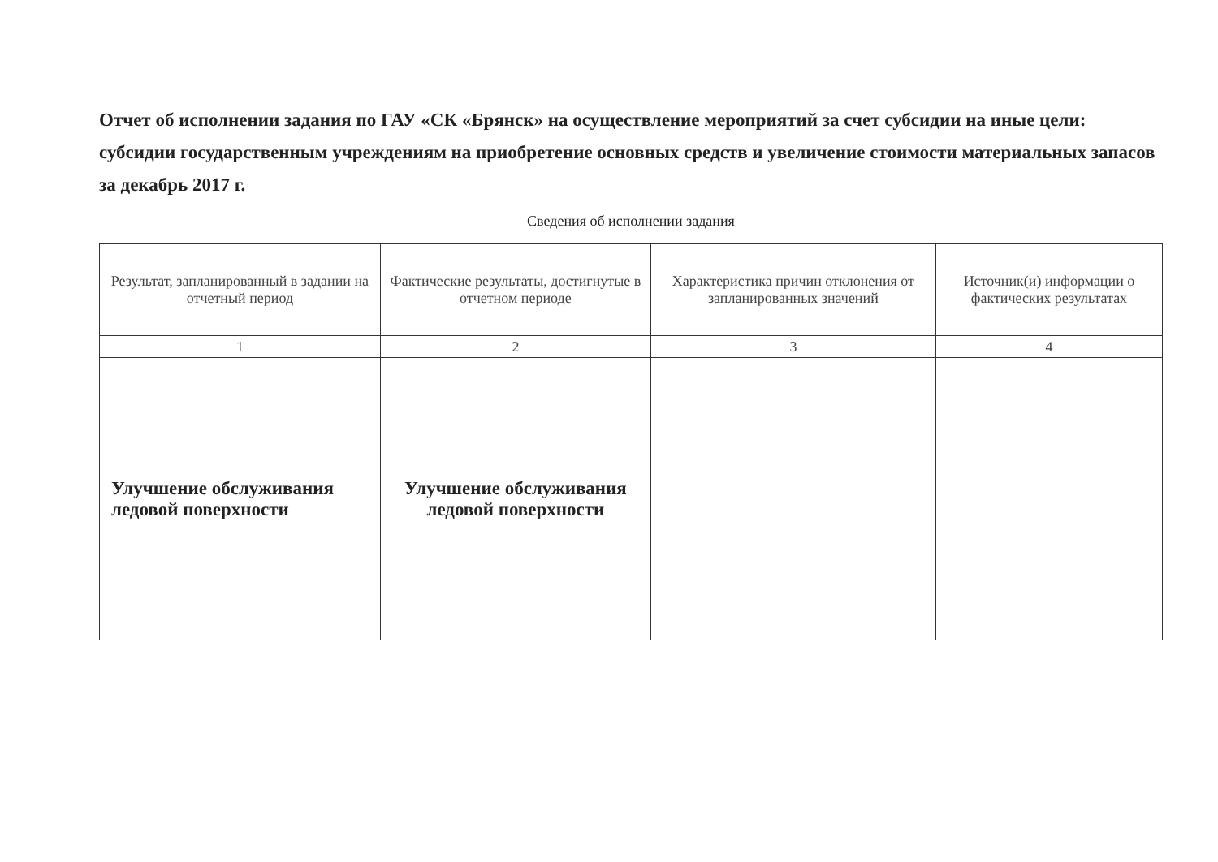Отчет об исполнении задания по ГАУ «СК «Брянск» на осуществление мероприятий за счет субсидии на иные цели: субсидии государственным учреждениям на приобретение основных средств и увеличение стоимости материальных запасов за декабрь 2017 г.
Сведения об исполнении задания
| Результат, запланированный в задании на отчетный период | Фактические результаты, достигнутые в отчетном периоде | Характеристика причин отклонения от запланированных значений | Источник(и) информации о фактических результатах |
| --- | --- | --- | --- |
| 1 | 2 | 3 | 4 |
| Улучшение обслуживания ледовой поверхности | Улучшение обслуживания ледовой поверхности | | |